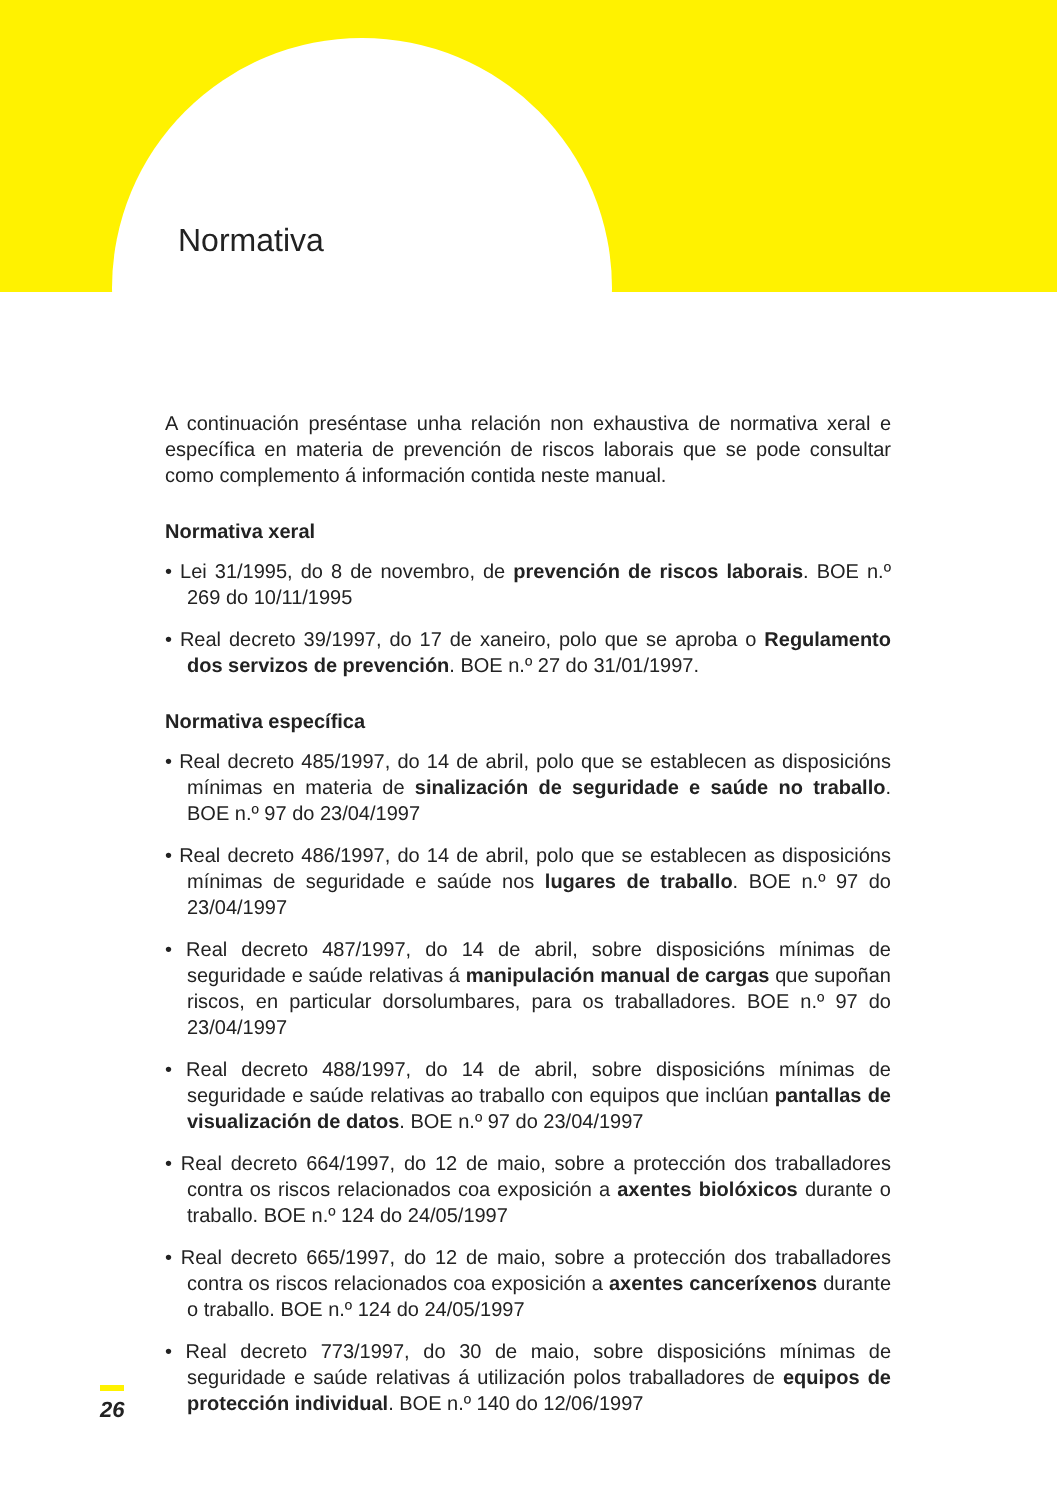Normativa
A continuación preséntase unha relación non exhaustiva de normativa xeral e específica en materia de prevención de riscos laborais que se pode consultar como complemento á información contida neste manual.
Normativa xeral
• Lei 31/1995, do 8 de novembro, de prevención de riscos laborais. BOE n.º 269 do 10/11/1995
• Real decreto 39/1997, do 17 de xaneiro, polo que se aproba o Regulamento dos servizos de prevención. BOE n.º 27 do 31/01/1997.
Normativa específica
• Real decreto 485/1997, do 14 de abril, polo que se establecen as disposicións mínimas en materia de sinalización de seguridade e saúde no traballo. BOE n.º 97 do 23/04/1997
• Real decreto 486/1997, do 14 de abril, polo que se establecen as disposicións mínimas de seguridade e saúde nos lugares de traballo. BOE n.º 97 do 23/04/1997
• Real decreto 487/1997, do 14 de abril, sobre disposicións mínimas de seguridade e saúde relativas á manipulación manual de cargas que supoñan riscos, en particular dorsolumbares, para os traballadores. BOE n.º 97 do 23/04/1997
• Real decreto 488/1997, do 14 de abril, sobre disposicións mínimas de seguridade e saúde relativas ao traballo con equipos que inclúan pantallas de visualización de datos. BOE n.º 97 do 23/04/1997
• Real decreto 664/1997, do 12 de maio, sobre a protección dos traballadores contra os riscos relacionados coa exposición a axentes biolóxicos durante o traballo. BOE n.º 124 do 24/05/1997
• Real decreto 665/1997, do 12 de maio, sobre a protección dos traballadores contra os riscos relacionados coa exposición a axentes canceríxenos durante o traballo. BOE n.º 124 do 24/05/1997
• Real decreto 773/1997, do 30 de maio, sobre disposicións mínimas de seguridade e saúde relativas á utilización polos traballadores de equipos de protección individual. BOE n.º 140 do 12/06/1997
26